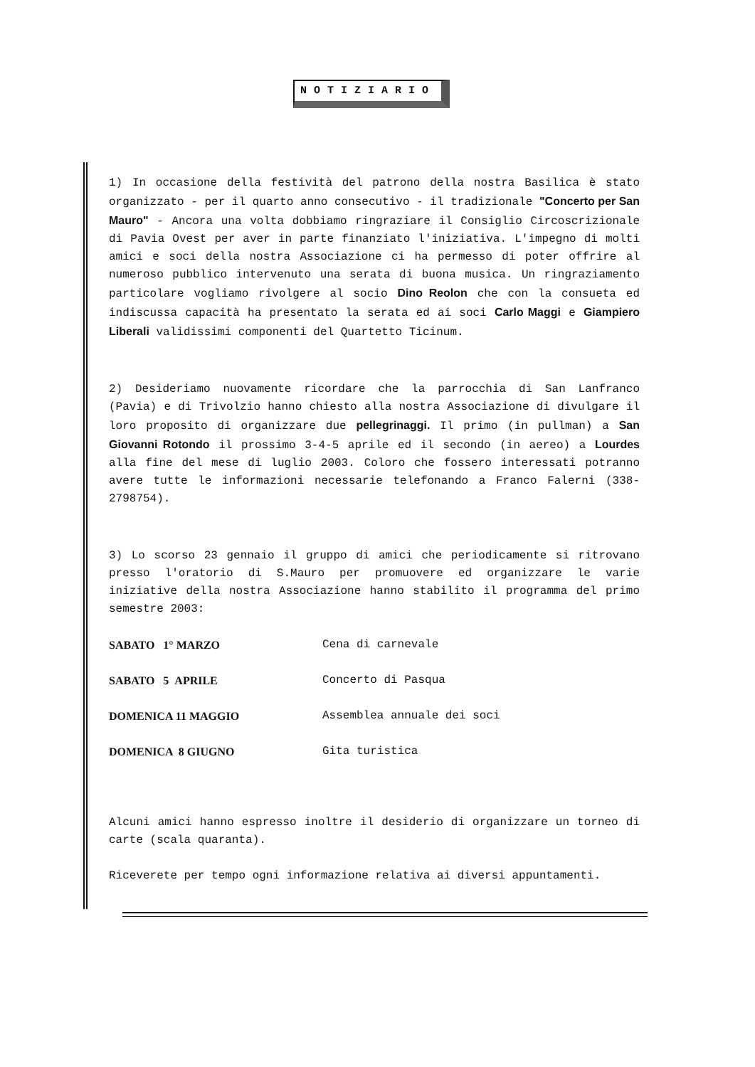NOTIZIARIO
1) In occasione della festività del patrono della nostra Basilica è stato organizzato - per il quarto anno consecutivo - il tradizionale "Concerto per San Mauro" - Ancora una volta dobbiamo ringraziare il Consiglio Circoscrizionale di Pavia Ovest per aver in parte finanziato l'iniziativa. L'impegno di molti amici e soci della nostra Associazione ci ha permesso di poter offrire al numeroso pubblico intervenuto una serata di buona musica. Un ringraziamento particolare vogliamo rivolgere al socio Dino Reolon che con la consueta ed indiscussa capacità ha presentato la serata ed ai soci Carlo Maggi e Giampiero Liberali validissimi componenti del Quartetto Ticinum.
2) Desideriamo nuovamente ricordare che la parrocchia di San Lanfranco (Pavia) e di Trivolzio hanno chiesto alla nostra Associazione di divulgare il loro proposito di organizzare due pellegrinaggi. Il primo (in pullman) a San Giovanni Rotondo il prossimo 3-4-5 aprile ed il secondo (in aereo) a Lourdes alla fine del mese di luglio 2003. Coloro che fossero interessati potranno avere tutte le informazioni necessarie telefonando a Franco Falerni (338-2798754).
3) Lo scorso 23 gennaio il gruppo di amici che periodicamente si ritrovano presso l'oratorio di S.Mauro per promuovere ed organizzare le varie iniziative della nostra Associazione hanno stabilito il programma del primo semestre 2003:
| SABATO 1° MARZO | Cena di carnevale |
| SABATO 5 APRILE | Concerto di Pasqua |
| DOMENICA 11 MAGGIO | Assemblea annuale dei soci |
| DOMENICA 8 GIUGNO | Gita turistica |
Alcuni amici hanno espresso inoltre il desiderio di organizzare un torneo di carte (scala quaranta).
Riceverete per tempo ogni informazione relativa ai diversi appuntamenti.